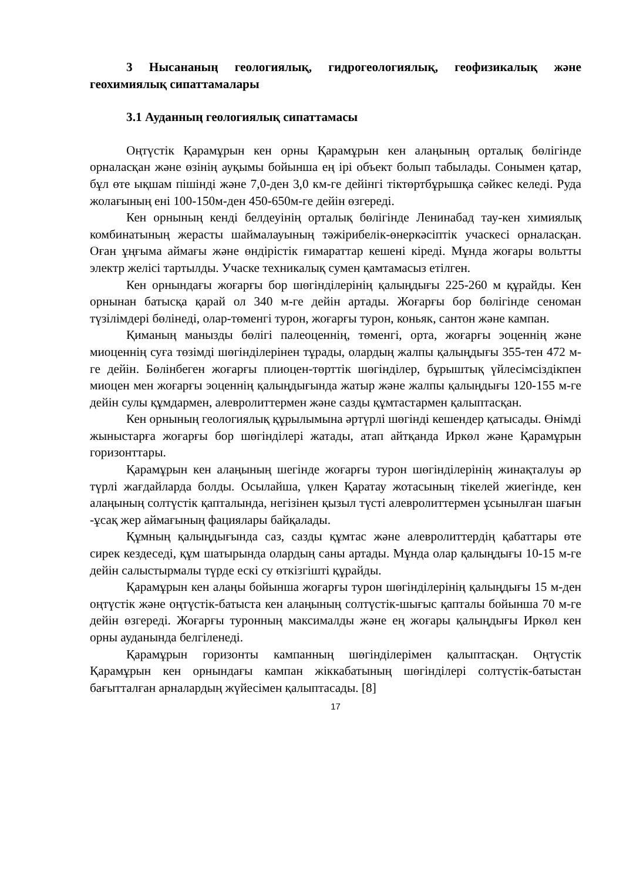3 Нысананың геологиялық, гидрогеологиялық, геофизикалық және геохимиялық сипаттамалары
3.1 Ауданның геологиялық сипаттамасы
Оңтүстік Қарамұрын кен орны Қарамұрын кен алаңының орталық бөлігінде орналасқан және өзінің ауқымы бойынша ең ірі объект болып табылады. Сонымен қатар, бұл өте ықшам пішінді және 7,0-ден 3,0 км-ге дейінгі тіктөртбұрышқа сәйкес келеді. Руда жолағының ені 100-150м-ден 450-650м-ге дейін өзгереді.
Кен орнының кенді белдеуінің орталық бөлігінде Ленинабад тау-кен химиялық комбинатының жерасты шаймалауының тәжірибелік-өнеркәсіптік учаскесі орналасқан. Оған ұңғыма аймағы және өндірістік ғимараттар кешені кіреді. Мұнда жоғары вольтты электр желісі тартылды. Учаске техникалық сумен қамтамасыз етілген.
Кен орнындағы жоғарғы бор шөгінділерінің қалыңдығы 225-260 м құрайды. Кен орнынан батысқа қарай ол 340 м-ге дейін артады. Жоғарғы бор бөлігінде сеноман түзілімдері бөлінеді, олар-төменгі турон, жоғарғы турон, коньяк, сантон және кампан.
Қиманың манызды бөлігі палеоценнің, төменгі, орта, жоғарғы эоценнің және миоценнің суға төзімді шөгінділерінен тұрады, олардың жалпы қалыңдығы 355-тен 472 м-ге дейін. Бөлінбеген жоғарғы плиоцен-төрттік шөгінділер, бұрыштық үйлесімсіздікпен миоцен мен жоғарғы эоценнің қалыңдығында жатыр және жалпы қалыңдығы 120-155 м-ге дейін сулы құмдармен, алевролиттермен және сазды құмтастармен қалыптасқан.
Кен орнының геологиялық құрылымына әртүрлі шөгінді кешендер қатысады. Өнімді жыныстарға жоғарғы бор шөгінділері жатады, атап айтқанда Иркөл және Қарамұрын горизонттары.
Қарамұрын кен алаңының шегінде жоғарғы турон шөгінділерінің жинақталуы әр түрлі жағдайларда болды. Осылайша, үлкен Қаратау жотасының тікелей жиегінде, кен алаңының солтүстік қапталында, негізінен қызыл түсті алевролиттермен ұсынылған шағын -ұсақ жер аймағының фациялары байқалады.
Құмның қалыңдығында саз, сазды құмтас және алевролиттердің қабаттары өте сирек кездеседі, құм шатырында олардың саны артады. Мұнда олар қалыңдығы 10-15 м-ге дейін салыстырмалы түрде ескі су өткізгішті құрайды.
Қарамұрын кен алаңы бойынша жоғарғы турон шөгінділерінің қалыңдығы 15 м-ден оңтүстік және оңтүстік-батыста кен алаңының солтүстік-шығыс қапталы бойынша 70 м-ге дейін өзгереді. Жоғарғы туронның максималды және ең жоғары қалыңдығы Иркөл кен орны ауданында белгіленеді.
Қарамұрын горизонты кампанның шөгінділерімен қалыптасқан. Оңтүстік Қарамұрын кен орнындағы кампан жіккабатының шөгінділері солтүстік-батыстан бағытталған арналардың жүйесімен қалыптасады. [8]
17